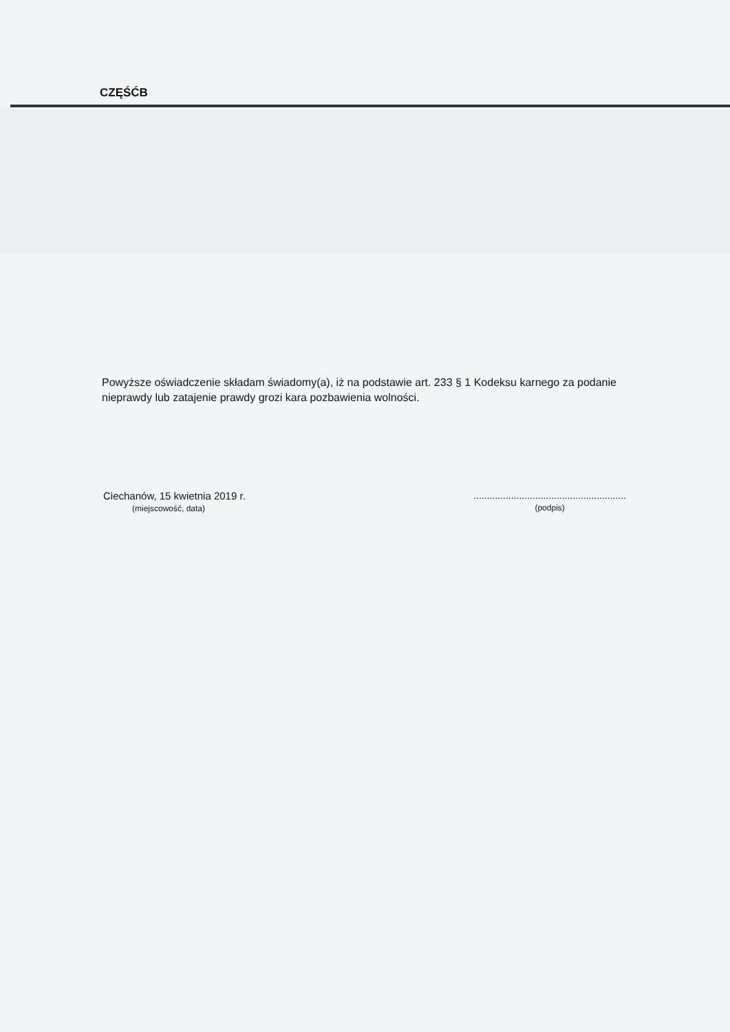CZĘŚĆB
Powyższe oświadczenie składam świadomy(a), iż na podstawie art. 233 § 1 Kodeksu karnego za podanie nieprawdy lub zatajenie prawdy grozi kara pozbawienia wolności.
Ciechanów, 15 kwietnia 2019 r.
(miejscowość, data)
.........................................................
(podpis)